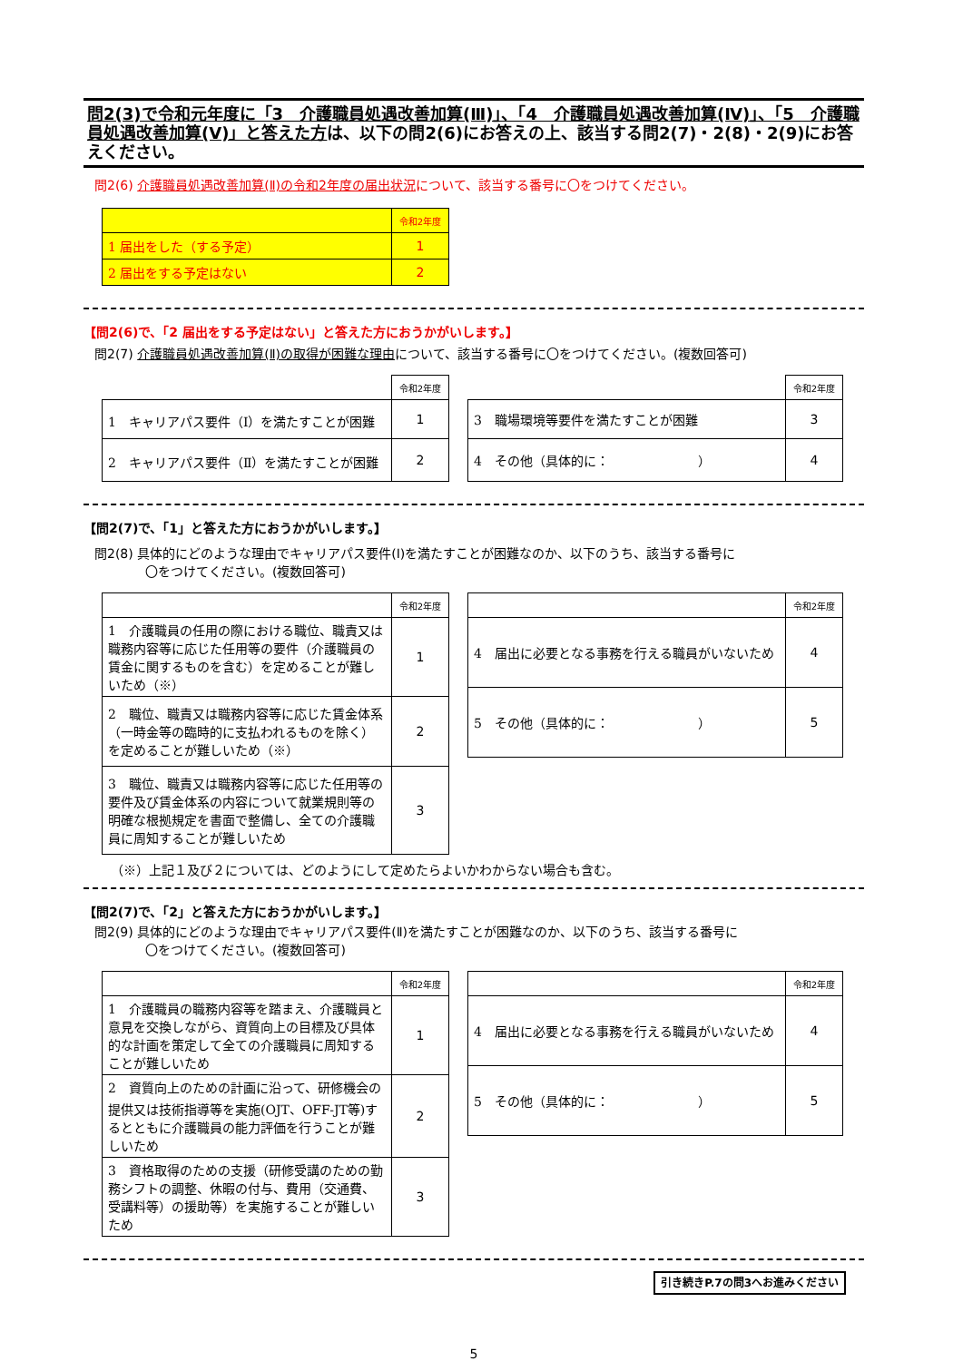問2(3)で令和元年度に「3　介護職員処遇改善加算(Ⅲ)」、「4　介護職員処遇改善加算(Ⅳ)」、「5　介護職員処遇改善加算(Ⅴ)」と答えた方は、以下の問2(6)にお答えの上、該当する問2(7)・2(8)・2(9)にお答えください。
問2(6) 介護職員処遇改善加算(Ⅱ)の令和2年度の届出状況について、該当する番号に〇をつけてください。
| | 令和2年度 |
| 1 届出をした（する予定） | 1 |
| 2 届出をする予定はない | 2 |
【問2(6)で、「2 届出をする予定はない」と答えた方におうかがいします。】
問2(7) 介護職員処遇改善加算(Ⅱ)の取得が困難な理由について、該当する番号に〇をつけてください。(複数回答可)
| | 令和2年度 |
| 1 キャリアパス要件（Ⅰ）を満たすことが困難 | 1 |
| 2 キャリアパス要件（Ⅱ）を満たすことが困難 | 2 |
| | 令和2年度 |
| 3 職場環境等要件を満たすことが困難 | 3 |
| 4 その他（具体的に： ） | 4 |
【問2(7)で、「1」と答えた方におうかがいします。】
問2(8) 具体的にどのような理由でキャリアパス要件(Ⅰ)を満たすことが困難なのか、以下のうち、該当する番号に
　　　　〇をつけてください。(複数回答可)
| | 令和2年度 |
| 1 介護職員の任用の際における職位、職責又は職務内容等に応じた任用等の要件（介護職員の賃金に関するものを含む）を定めることが難しいため（※） | 1 |
| 2 職位、職責又は職務内容等に応じた賃金体系（一時金等の臨時的に支払われるものを除く）を定めることが難しいため（※） | 2 |
| 3 職位、職責又は職務内容等に応じた任用等の要件及び賃金体系の内容について就業規則等の明確な根拠規定を書面で整備し、全ての介護職員に周知することが難しいため | 3 |
| | 令和2年度 |
| 4 届出に必要となる事務を行える職員がいないため | 4 |
| 5 その他（具体的に： ） | 5 |
（※）上記１及び２については、どのようにして定めたらよいかわからない場合も含む。
【問2(7)で、「2」と答えた方におうかがいします。】
問2(9) 具体的にどのような理由でキャリアパス要件(Ⅱ)を満たすことが困難なのか、以下のうち、該当する番号に
　　　　〇をつけてください。(複数回答可)
| | 令和2年度 |
| 1 介護職員の職務内容等を踏まえ、介護職員と意見を交換しながら、資質向上の目標及び具体的な計画を策定して全ての介護職員に周知することが難しいため | 1 |
| 2 資質向上のための計画に沿って、研修機会の提供又は技術指導等を実施(OJT、OFF-JT等)するとともに介護職員の能力評価を行うことが難しいため | 2 |
| 3 資格取得のための支援（研修受講のための勤務シフトの調整、休暇の付与、費用（交通費、受講料等）の援助等）を実施することが難しいため | 3 |
| | 令和2年度 |
| 4 届出に必要となる事務を行える職員がいないため | 4 |
| 5 その他（具体的に： ） | 5 |
引き続きP.7の問3へお進みください
5